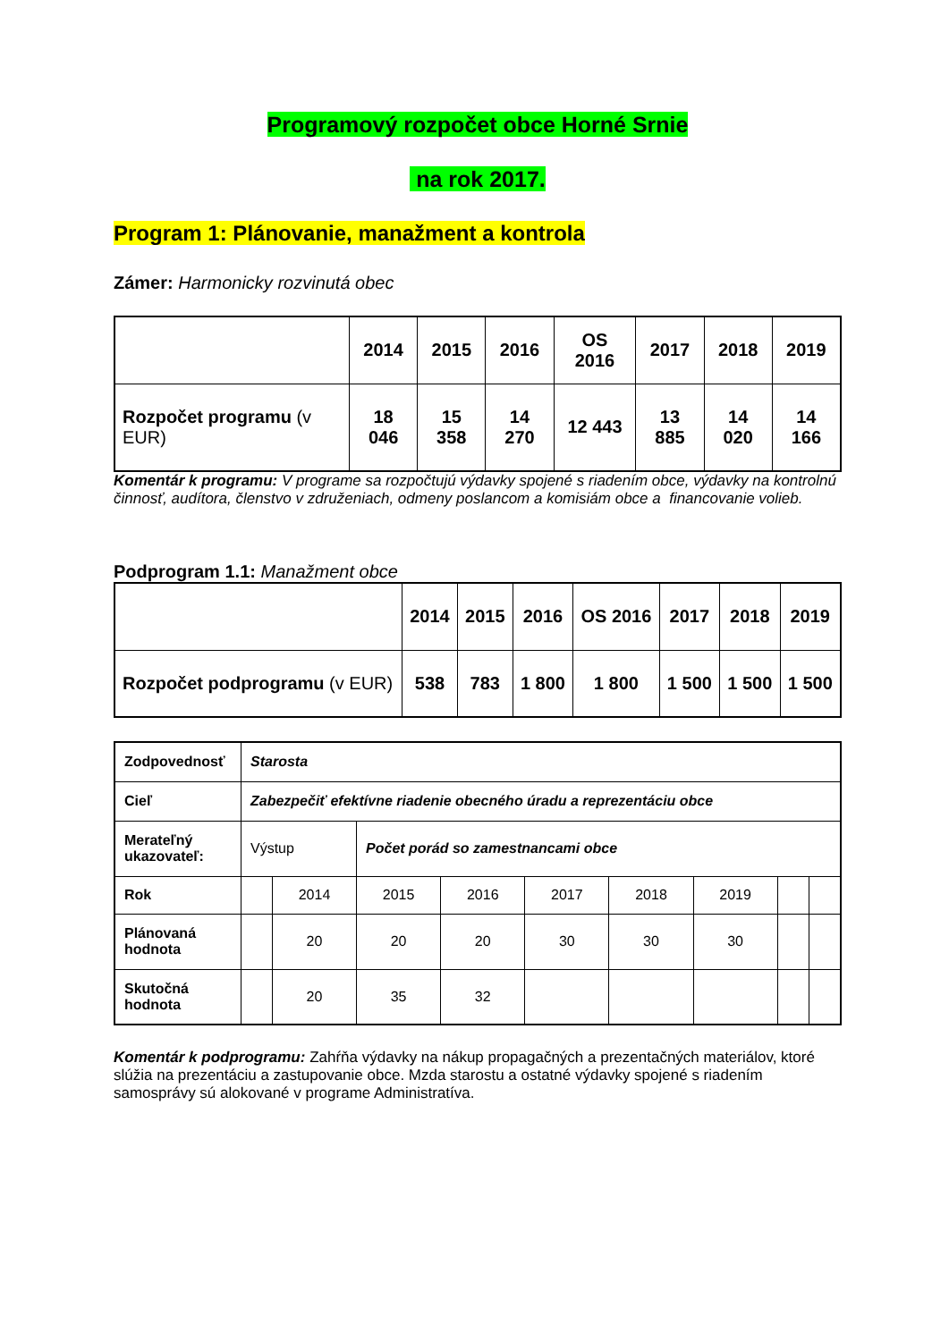Programový rozpočet obce Horné Srnie
na rok 2017.
Program 1: Plánovanie, manažment a kontrola
Zámer: Harmonicky rozvinutá obec
| | 2014 | 2015 | 2016 | OS 2016 | 2017 | 2018 | 2019 |
| --- | --- | --- | --- | --- | --- | --- | --- |
| Rozpočet programu (v EUR) | 18 046 | 15 358 | 14 270 | 12 443 | 13 885 | 14 020 | 14 166 |
Komentár k programu: V programe sa rozpočtujú výdavky spojené s riadením obce, výdavky na kontrolnú činnosť, audítora, členstvo v združeniach, odmeny poslancom a komisiám obce a financovanie volieb.
Podprogram 1.1: Manažment obce
| | 2014 | 2015 | 2016 | OS 2016 | 2017 | 2018 | 2019 |
| --- | --- | --- | --- | --- | --- | --- | --- |
| Rozpočet podprogramu (v EUR) | 538 | 783 | 1 800 | 1 800 | 1 500 | 1 500 | 1 500 |
| Zodpovednosť | Starosta | | | | | | | | |
| Cieľ | Zabezpečiť efektívne riadenie obecného úradu a reprezentáciu obce | | | | | | | | |
| Merateľný ukazovateľ: | Výstup | | Počet porád so zamestnancami obce | | | | | | |
| Rok | | 2014 | 2015 | 2016 | 2017 | 2018 | 2019 | | |
| Plánovaná hodnota | | 20 | 20 | 20 | 30 | 30 | 30 | | |
| Skutočná hodnota | | 20 | 35 | 32 | | | | | |
Komentár k podprogramu: Zahŕňa výdavky na nákup propagačných a prezentačných materiálov, ktoré slúžia na prezentáciu a zastupovanie obce. Mzda starostu a ostatné výdavky spojené s riadením samosprávy sú alokované v programe Administratíva.